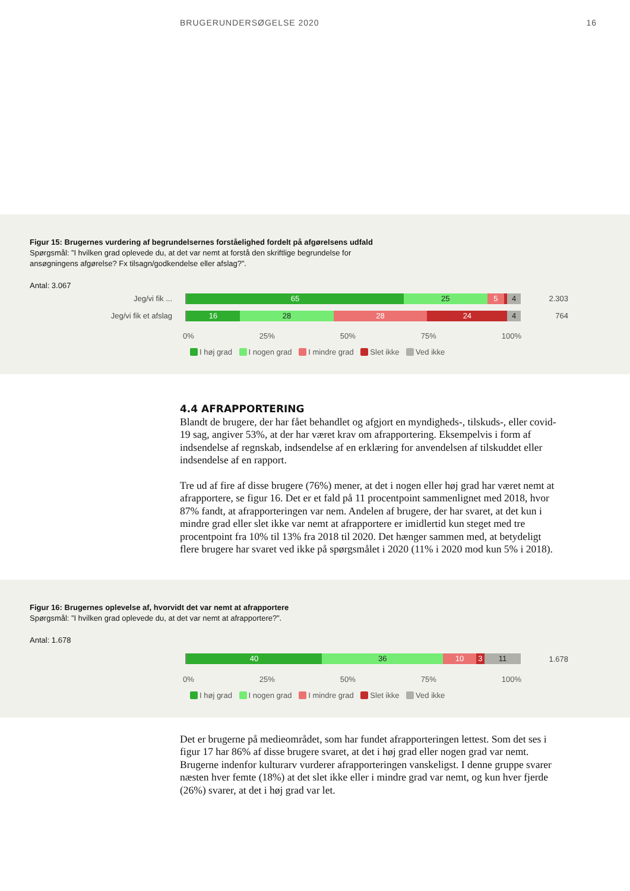BRUGERUNDERSØGELSE 2020 16
Figur 15: Brugernes vurdering af begrundelsernes forståelighed fordelt på afgørelsens udfald
Spørgsmål: ”I hvilken grad oplevede du, at det var nemt at forstå den skriftlige begrundelse for
ansøgningens afgørelse? Fx tilsagn/godkendelse eller afslag?”.
Antal: 3.067
Jeg/vi fik ...
65 25 5 4
2.303
Jeg/vi fik et afslag
16 28 28 24 4
764
0% 25% 50% 75% 100%
I høj grad I nogen grad I mindre grad Slet ikke Ved ikke
4.4 AFRAPPORTERING
Blandt de brugere, der har fået behandlet og afgjort en myndigheds-, tilskuds-, eller covid-19 sag, angiver 53%, at der har været krav om afrapportering. Eksempelvis i form af indsendelse af regnskab, indsendelse af en erklæring for anvendelsen af tilskuddet eller indsendelse af en rapport.
Tre ud af fire af disse brugere (76%) mener, at det i nogen eller høj grad har været nemt at afrapportere, se figur 16. Det er et fald på 11 procentpoint sammenlignet med 2018, hvor 87% fandt, at afrapporteringen var nem. Andelen af brugere, der har svaret, at det kun i mindre grad eller slet ikke var nemt at afrapportere er imidlertid kun steget med tre procentpoint fra 10% til 13% fra 2018 til 2020. Det hænger sammen med, at betydeligt flere brugere har svaret ved ikke på spørgsmålet i 2020 (11% i 2020 mod kun 5% i 2018).
Figur 16: Brugernes oplevelse af, hvorvidt det var nemt at afrapportere
Spørgsmål: ”I hvilken grad oplevede du, at det var nemt at afrapportere?”.
Antal: 1.678
40 36 10 3 11
1.678
0% 25% 50% 75% 100%
I høj grad I nogen grad I mindre grad Slet ikke Ved ikke
Det er brugerne på medieområdet, som har fundet afrapporteringen lettest. Som det ses i figur 17 har 86% af disse brugere svaret, at det i høj grad eller nogen grad var nemt. Brugerne indenfor kulturarv vurderer afrapporteringen vanskeligst. I denne gruppe svarer næsten hver femte (18%) at det slet ikke eller i mindre grad var nemt, og kun hver fjerde (26%) svarer, at det i høj grad var let.